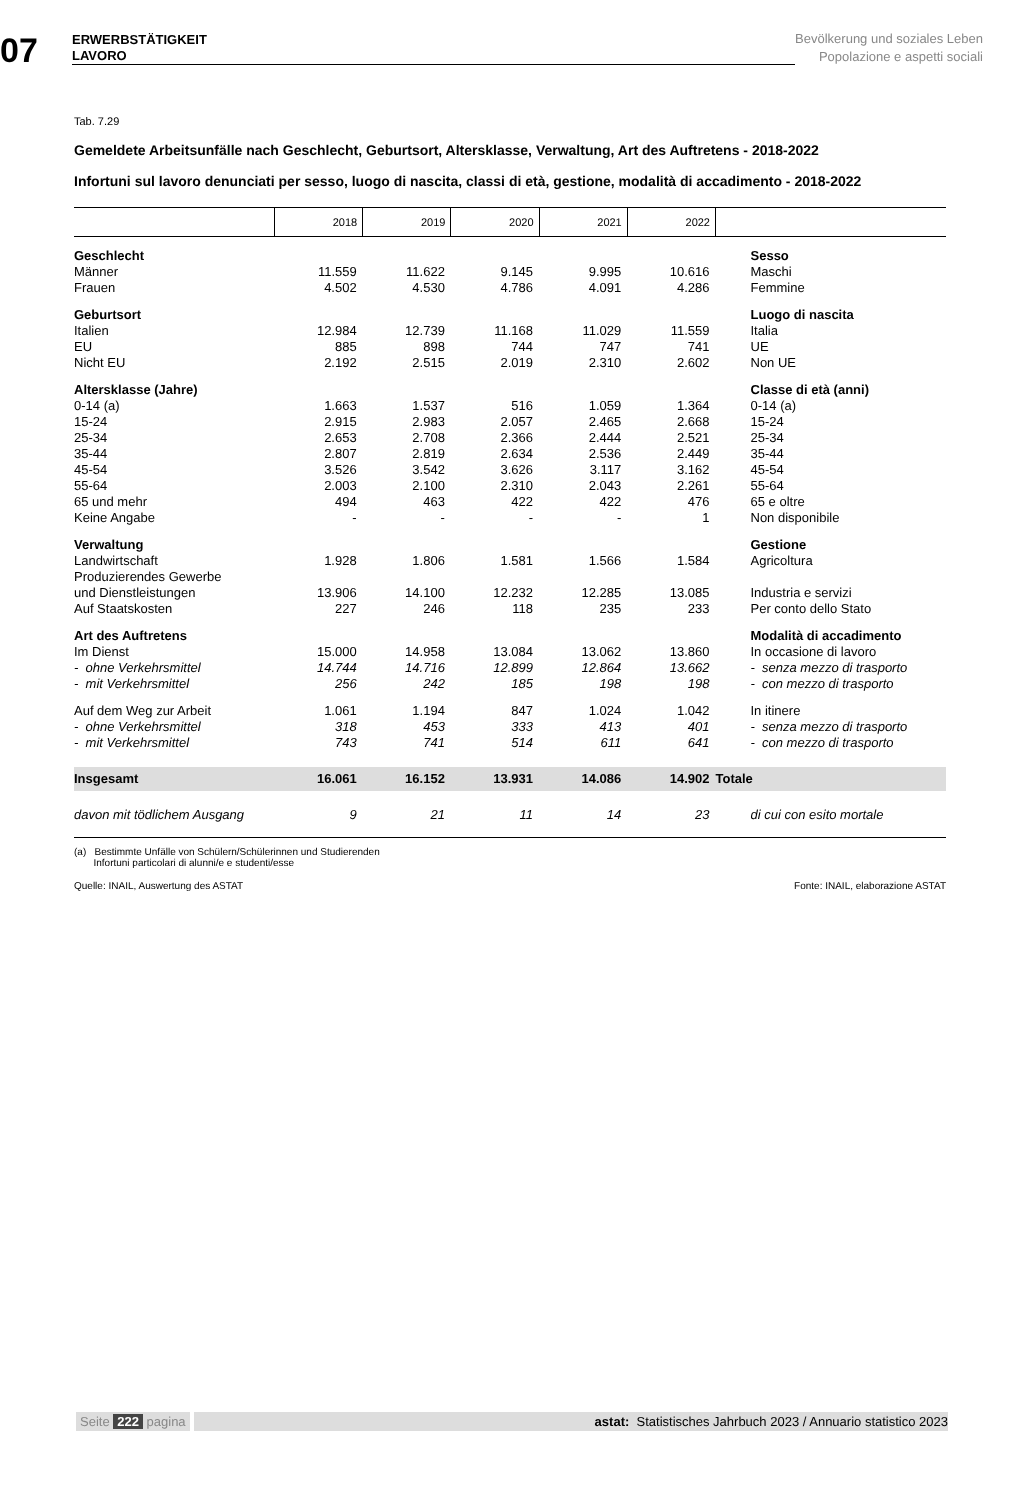07
ERWERBSTÄTIGKEIT
LAVORO
Bevölkerung und soziales Leben
Popolazione e aspetti sociali
Tab. 7.29
Gemeldete Arbeitsunfälle nach Geschlecht, Geburtsort, Altersklasse, Verwaltung, Art des Auftretens - 2018-2022
Infortuni sul lavoro denunciati per sesso, luogo di nascita, classi di età, gestione, modalità di accadimento - 2018-2022
| | 2018 | 2019 | 2020 | 2021 | 2022 | |
| --- | --- | --- | --- | --- | --- | --- |
| Geschlecht | | | | | | Sesso |
| Männer | 11.559 | 11.622 | 9.145 | 9.995 | 10.616 | Maschi |
| Frauen | 4.502 | 4.530 | 4.786 | 4.091 | 4.286 | Femmine |
| Geburtsort | | | | | | Luogo di nascita |
| Italien | 12.984 | 12.739 | 11.168 | 11.029 | 11.559 | Italia |
| EU | 885 | 898 | 744 | 747 | 741 | UE |
| Nicht EU | 2.192 | 2.515 | 2.019 | 2.310 | 2.602 | Non UE |
| Altersklasse (Jahre) | | | | | | Classe di età (anni) |
| 0-14 (a) | 1.663 | 1.537 | 516 | 1.059 | 1.364 | 0-14 (a) |
| 15-24 | 2.915 | 2.983 | 2.057 | 2.465 | 2.668 | 15-24 |
| 25-34 | 2.653 | 2.708 | 2.366 | 2.444 | 2.521 | 25-34 |
| 35-44 | 2.807 | 2.819 | 2.634 | 2.536 | 2.449 | 35-44 |
| 45-54 | 3.526 | 3.542 | 3.626 | 3.117 | 3.162 | 45-54 |
| 55-64 | 2.003 | 2.100 | 2.310 | 2.043 | 2.261 | 55-64 |
| 65 und mehr | 494 | 463 | 422 | 422 | 476 | 65 e oltre |
| Keine Angabe | - | - | - | - | 1 | Non disponibile |
| Verwaltung | | | | | | Gestione |
| Landwirtschaft | 1.928 | 1.806 | 1.581 | 1.566 | 1.584 | Agricoltura |
| Produzierendes Gewerbe und Dienstleistungen | 13.906 | 14.100 | 12.232 | 12.285 | 13.085 | Industria e servizi |
| Auf Staatskosten | 227 | 246 | 118 | 235 | 233 | Per conto dello Stato |
| Art des Auftretens | | | | | | Modalità di accadimento |
| Im Dienst | 15.000 | 14.958 | 13.084 | 13.062 | 13.860 | In occasione di lavoro |
| - ohne Verkehrsmittel | 14.744 | 14.716 | 12.899 | 12.864 | 13.662 | - senza mezzo di trasporto |
| - mit Verkehrsmittel | 256 | 242 | 185 | 198 | 198 | - con mezzo di trasporto |
| Auf dem Weg zur Arbeit | 1.061 | 1.194 | 847 | 1.024 | 1.042 | In itinere |
| - ohne Verkehrsmittel | 318 | 453 | 333 | 413 | 401 | - senza mezzo di trasporto |
| - mit Verkehrsmittel | 743 | 741 | 514 | 611 | 641 | - con mezzo di trasporto |
| Insgesamt | 16.061 | 16.152 | 13.931 | 14.086 | 14.902 | Totale |
| davon mit tödlichem Ausgang | 9 | 21 | 11 | 14 | 23 | di cui con esito mortale |
(a) Bestimmte Unfälle von Schülern/Schülerinnen und Studierenden
Infortuni particolari di alunni/e e studenti/esse
Quelle: INAIL, Auswertung des ASTAT Fonte: INAIL, elaborazione ASTAT
Seite 222 pagina astat: Statistisches Jahrbuch 2023 / Annuario statistico 2023